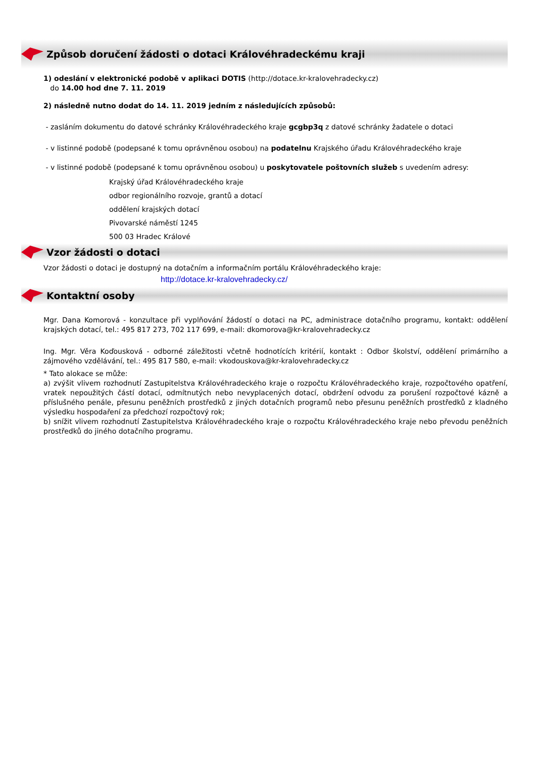Způsob doručení žádosti o dotaci Královéhradeckému kraji
1) odeslání v elektronické podobě v aplikaci DOTIS (http://dotace.kr-kralovehradecky.cz)
do 14.00 hod dne 7. 11. 2019
2) následně nutno dodat do 14. 11. 2019 jedním z následujících způsobů:
- zasláním dokumentu do datové schránky Královéhradeckého kraje gcgbp3q z datové schránky žadatele o dotaci
- v listinné podobě (podepsané k tomu oprávněnou osobou) na podatelnu Krajského úřadu Královéhradeckého kraje
- v listinné podobě (podepsané k tomu oprávněnou osobou) u poskytovatele poštovních služeb s uvedením adresy:
Krajský úřad Královéhradeckého kraje
odbor regionálního rozvoje, grantů a dotací
oddělení krajských dotací
Pivovarské náměstí 1245
500 03 Hradec Králové
Vzor žádosti o dotaci
Vzor žádosti o dotaci je dostupný na dotačním a informačním portálu Královéhradeckého kraje:
http://dotace.kr-kralovehradecky.cz/
Kontaktní osoby
Mgr. Dana Komorová - konzultace při vyplňování žádostí o dotaci na PC, administrace dotačního programu, kontakt: oddělení krajských dotací, tel.: 495 817 273, 702 117 699, e-mail: dkomorova@kr-kralovehradecky.cz
Ing. Mgr. Věra Koďousková - odborné záležitosti včetně hodnotících kritérií, kontakt : Odbor školství, oddělení primárního a zájmového vzdělávání, tel.: 495 817 580, e-mail: vkodouskova@kr-kralovehradecky.cz
* Tato alokace se může:
a) zvýšit vlivem rozhodnutí Zastupitelstva Královéhradeckého kraje o rozpočtu Královéhradeckého kraje, rozpočtového opatření, vratek nepoužitých částí dotací, odmítnutých nebo nevyplacených dotací, obdržení odvodu za porušení rozpočtové kázně a příslušného penále, přesunu peněžních prostředků z jiných dotačních programů nebo přesunu peněžních prostředků z kladného výsledku hospodaření za předchozí rozpočtový rok;
b) snížit vlivem rozhodnutí Zastupitelstva Královéhradeckého kraje o rozpočtu Královéhradeckého kraje nebo převodu peněžních prostředků do jiného dotačního programu.